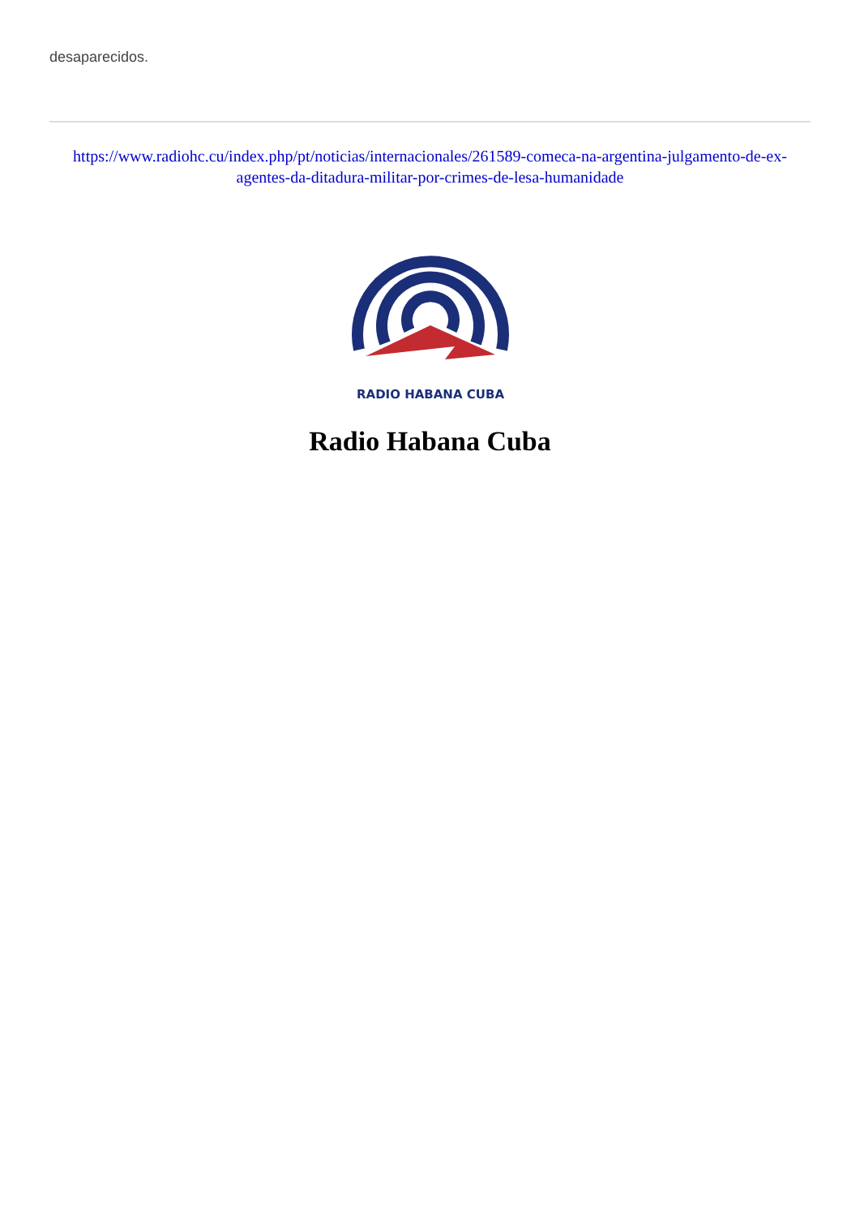desaparecidos.
https://www.radiohc.cu/index.php/pt/noticias/internacionales/261589-comeca-na-argentina-julgamento-de-ex-agentes-da-ditadura-militar-por-crimes-de-lesa-humanidade
RADIO HABANA CUBA
Radio Habana Cuba